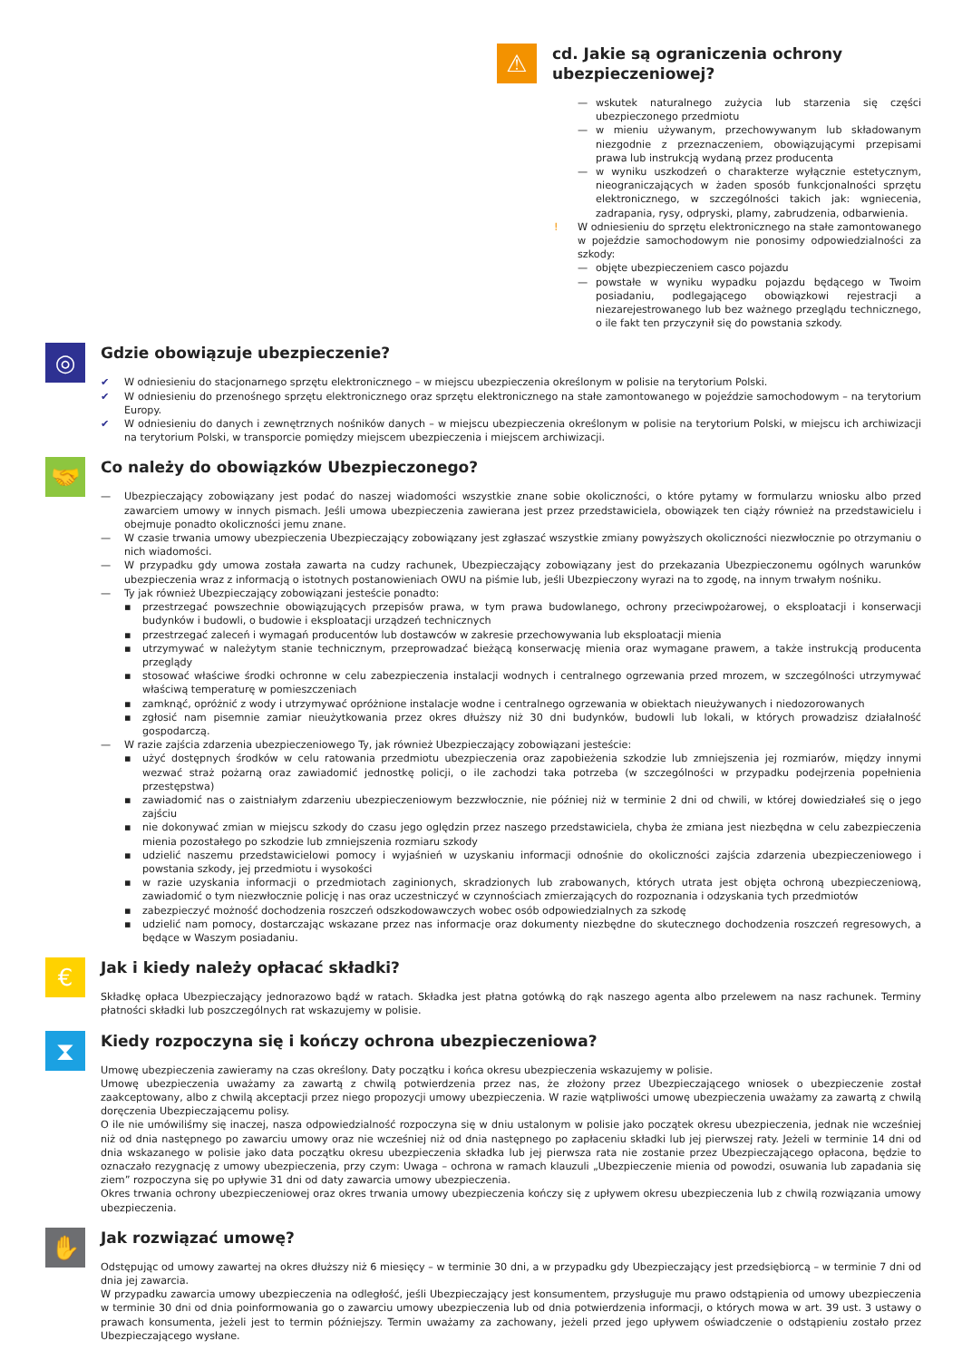⚠
cd. Jakie są ograniczenia ochrony
ubezpieczeniowej?
— wskutek naturalnego zużycia lub starzenia się części ubezpieczonego przedmiotu
— w mieniu używanym, przechowywanym lub składowanym niezgodnie z przeznaczeniem, obowiązującymi przepisami prawa lub instrukcją wydaną przez producenta
— w wyniku uszkodzeń o charakterze wyłącznie estetycznym, nieograniczających w żaden sposób funkcjonalności sprzętu elektronicznego, w szczególności takich jak: wgniecenia, zadrapania, rysy, odpryski, plamy, zabrudzenia, odbarwienia.
! W odniesieniu do sprzętu elektronicznego na stałe zamontowanego w pojeździe samochodowym nie ponosimy odpowiedzialności za szkody:
— objęte ubezpieczeniem casco pojazdu
— powstałe w wyniku wypadku pojazdu będącego w Twoim posiadaniu, podlegającego obowiązkowi rejestracji a niezarejestrowanego lub bez ważnego przeglądu technicznego, o ile fakt ten przyczynił się do powstania szkody.
◎
Gdzie obowiązuje ubezpieczenie?
✔ W odniesieniu do stacjonarnego sprzętu elektronicznego – w miejscu ubezpieczenia określonym w polisie na terytorium Polski.
✔ W odniesieniu do przenośnego sprzętu elektronicznego oraz sprzętu elektronicznego na stałe zamontowanego w pojeździe samochodowym – na terytorium Europy.
✔ W odniesieniu do danych i zewnętrznych nośników danych – w miejscu ubezpieczenia określonym w polisie na terytorium Polski, w miejscu ich archiwizacji na terytorium Polski, w transporcie pomiędzy miejscem ubezpieczenia i miejscem archiwizacji.
🤝
Co należy do obowiązków Ubezpieczonego?
— Ubezpieczający zobowiązany jest podać do naszej wiadomości wszystkie znane sobie okoliczności, o które pytamy w formularzu wniosku albo przed zawarciem umowy w innych pismach. Jeśli umowa ubezpieczenia zawierana jest przez przedstawiciela, obowiązek ten ciąży również na przedstawicielu i obejmuje ponadto okoliczności jemu znane.
— W czasie trwania umowy ubezpieczenia Ubezpieczający zobowiązany jest zgłaszać wszystkie zmiany powyższych okoliczności niezwłocznie po otrzymaniu o nich wiadomości.
— W przypadku gdy umowa została zawarta na cudzy rachunek, Ubezpieczający zobowiązany jest do przekazania Ubezpieczonemu ogólnych warunków ubezpieczenia wraz z informacją o istotnych postanowieniach OWU na piśmie lub, jeśli Ubezpieczony wyrazi na to zgodę, na innym trwałym nośniku.
— Ty jak również Ubezpieczający zobowiązani jesteście ponadto:
▪ przestrzegać powszechnie obowiązujących przepisów prawa, w tym prawa budowlanego, ochrony przeciwpożarowej, o eksploatacji i konserwacji budynków i budowli, o budowie i eksploatacji urządzeń technicznych
▪ przestrzegać zaleceń i wymagań producentów lub dostawców w zakresie przechowywania lub eksploatacji mienia
▪ utrzymywać w należytym stanie technicznym, przeprowadzać bieżącą konserwację mienia oraz wymagane prawem, a także instrukcją producenta przeglądy
▪ stosować właściwe środki ochronne w celu zabezpieczenia instalacji wodnych i centralnego ogrzewania przed mrozem, w szczególności utrzymywać właściwą temperaturę w pomieszczeniach
▪ zamknąć, opróżnić z wody i utrzymywać opróżnione instalacje wodne i centralnego ogrzewania w obiektach nieużywanych i niedozorowanych
▪ zgłosić nam pisemnie zamiar nieużytkowania przez okres dłuższy niż 30 dni budynków, budowli lub lokali, w których prowadzisz działalność gospodarczą.
— W razie zajścia zdarzenia ubezpieczeniowego Ty, jak również Ubezpieczający zobowiązani jesteście:
▪ użyć dostępnych środków w celu ratowania przedmiotu ubezpieczenia oraz zapobieżenia szkodzie lub zmniejszenia jej rozmiarów, między innymi wezwać straż pożarną oraz zawiadomić jednostkę policji, o ile zachodzi taka potrzeba (w szczególności w przypadku podejrzenia popełnienia przestępstwa)
▪ zawiadomić nas o zaistniałym zdarzeniu ubezpieczeniowym bezzwłocznie, nie później niż w terminie 2 dni od chwili, w której dowiedziałeś się o jego zajściu
▪ nie dokonywać zmian w miejscu szkody do czasu jego oględzin przez naszego przedstawiciela, chyba że zmiana jest niezbędna w celu zabezpieczenia mienia pozostałego po szkodzie lub zmniejszenia rozmiaru szkody
▪ udzielić naszemu przedstawicielowi pomocy i wyjaśnień w uzyskaniu informacji odnośnie do okoliczności zajścia zdarzenia ubezpieczeniowego i powstania szkody, jej przedmiotu i wysokości
▪ w razie uzyskania informacji o przedmiotach zaginionych, skradzionych lub zrabowanych, których utrata jest objęta ochroną ubezpieczeniową, zawiadomić o tym niezwłocznie policję i nas oraz uczestniczyć w czynnościach zmierzających do rozpoznania i odzyskania tych przedmiotów
▪ zabezpieczyć możność dochodzenia roszczeń odszkodowawczych wobec osób odpowiedzialnych za szkodę
▪ udzielić nam pomocy, dostarczając wskazane przez nas informacje oraz dokumenty niezbędne do skutecznego dochodzenia roszczeń regresowych, a będące w Waszym posiadaniu.
€
Jak i kiedy należy opłacać składki?
Składkę opłaca Ubezpieczający jednorazowo bądź w ratach. Składka jest płatna gotówką do rąk naszego agenta albo przelewem na nasz rachunek. Terminy płatności składki lub poszczególnych rat wskazujemy w polisie.
⧗
Kiedy rozpoczyna się i kończy ochrona ubezpieczeniowa?
Umowę ubezpieczenia zawieramy na czas określony. Daty początku i końca okresu ubezpieczenia wskazujemy w polisie.
Umowę ubezpieczenia uważamy za zawartą z chwilą potwierdzenia przez nas, że złożony przez Ubezpieczającego wniosek o ubezpieczenie został zaakceptowany, albo z chwilą akceptacji przez niego propozycji umowy ubezpieczenia. W razie wątpliwości umowę ubezpieczenia uważamy za zawartą z chwilą doręczenia Ubezpieczającemu polisy.
O ile nie umówiliśmy się inaczej, nasza odpowiedzialność rozpoczyna się w dniu ustalonym w polisie jako początek okresu ubezpieczenia, jednak nie wcześniej niż od dnia następnego po zawarciu umowy oraz nie wcześniej niż od dnia następnego po zapłaceniu składki lub jej pierwszej raty. Jeżeli w terminie 14 dni od dnia wskazanego w polisie jako data początku okresu ubezpieczenia składka lub jej pierwsza rata nie zostanie przez Ubezpieczającego opłacona, będzie to oznaczało rezygnację z umowy ubezpieczenia, przy czym: Uwaga – ochrona w ramach klauzuli „Ubezpieczenie mienia od powodzi, osuwania lub zapadania się ziem” rozpoczyna się po upływie 31 dni od daty zawarcia umowy ubezpieczenia.
Okres trwania ochrony ubezpieczeniowej oraz okres trwania umowy ubezpieczenia kończy się z upływem okresu ubezpieczenia lub z chwilą rozwiązania umowy ubezpieczenia.
✋
Jak rozwiązać umowę?
Odstępując od umowy zawartej na okres dłuższy niż 6 miesięcy – w terminie 30 dni, a w przypadku gdy Ubezpieczający jest przedsiębiorcą – w terminie 7 dni od dnia jej zawarcia.
W przypadku zawarcia umowy ubezpieczenia na odległość, jeśli Ubezpieczający jest konsumentem, przysługuje mu prawo odstąpienia od umowy ubezpieczenia w terminie 30 dni od dnia poinformowania go o zawarciu umowy ubezpieczenia lub od dnia potwierdzenia informacji, o których mowa w art. 39 ust. 3 ustawy o prawach konsumenta, jeżeli jest to termin późniejszy. Termin uważamy za zachowany, jeżeli przed jego upływem oświadczenie o odstąpieniu zostało przez Ubezpieczającego wysłane.